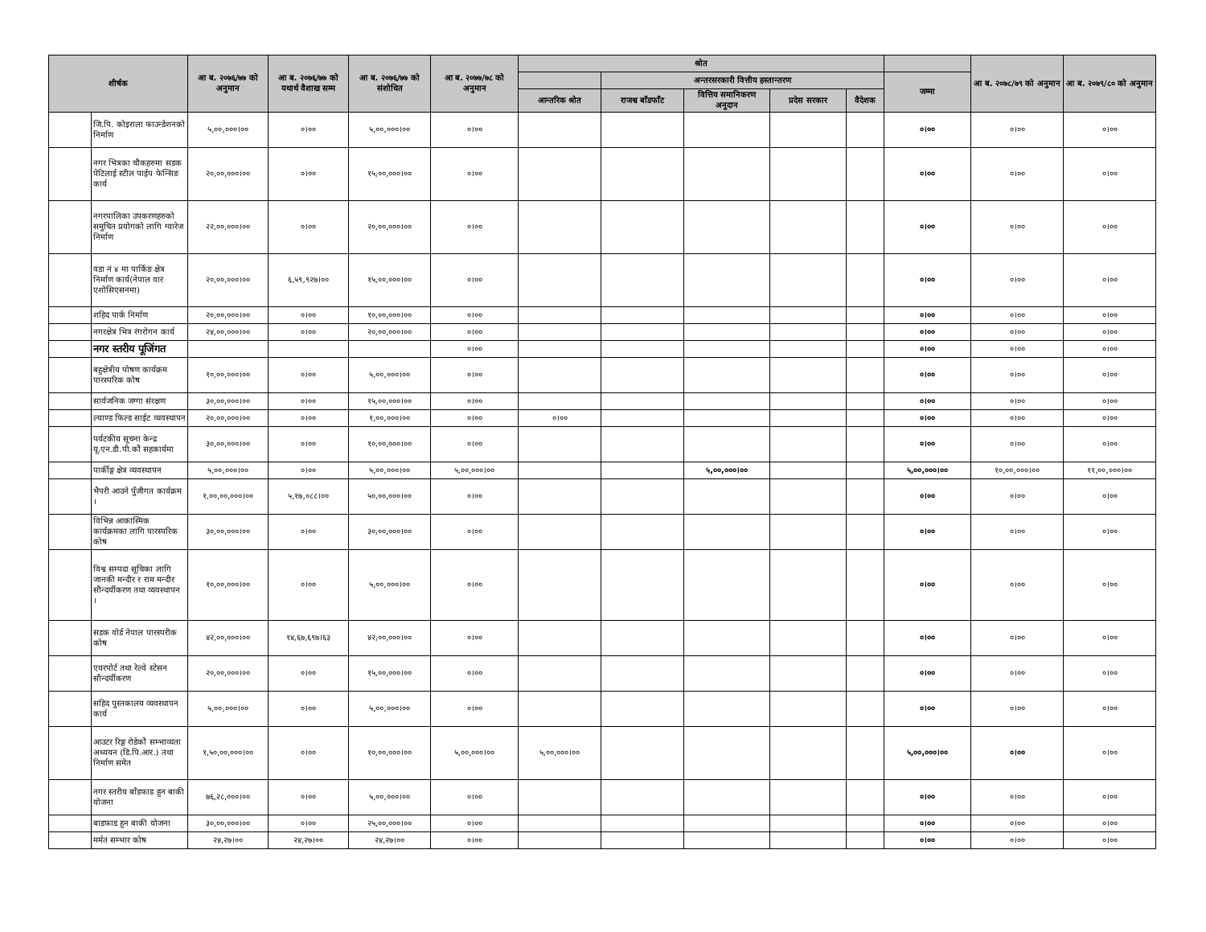| शीर्षक | | आ ब. २०७६/७७ को अनुमान | आ ब. २०७६/७७ को यथार्थ वैशाख सम्म | आ ब. २०७६/७७ को संशोधित | आ ब. २०७७/७८ को अनुमान | श्रोत | | | | | | आ ब. २०७८/७९ को अनुमान | आ ब. २०७९/८० को अनुमान |
| --- | --- | --- | --- | --- | --- | --- | --- | --- | --- | --- | --- | --- | --- |
| | | | | | | | अन्तरसरकारी वित्तीय हस्तान्तरण | | | | जम्मा | | |
| | | | | | | आन्तरिक श्रोत | राजश्व बाँडफाँट | वित्तिय समानिकरण अनुदान | प्रदेस सरकार | वैदेशक | | | |
| | जि.पि. कोइराला फाउन्डेशनको निर्माण | ५,००,०००।०० | ०।०० | ५,००,०००।०० | ०।०० | | | | | | ०।०० | ०।०० | ०।०० |
| | नगर भित्रका चौकहरुमा सडक पेटिलाई स्टील पाईप फेन्सिङ कार्य | २०,००,०००।०० | ०।०० | १५,००,०००।०० | ०।०० | | | | | | ०।०० | ०।०० | ०।०० |
| | नगरपालिका उपकरणहरुको समुचित प्रयोगको लागि ग्यारेज निर्माण | २२,००,०००।०० | ०।०० | २०,००,०००।०० | ०।०० | | | | | | ०।०० | ०।०० | ०।०० |
| | वडा नं ४ मा पार्किङ क्षेत्र निर्माण कार्य(नेपाल वार एशोसिएसनमा) | २०,००,०००।०० | ६,५९,९२७।०० | १५,००,०००।०० | ०।०० | | | | | | ०।०० | ०।०० | ०।०० |
| | शहिद पार्क निर्माण | २०,००,०००।०० | ०।०० | १०,००,०००।०० | ०।०० | | | | | | ०।०० | ०।०० | ०।०० |
| | नगरक्षेत्र भित्र रंगरोगन कार्य | २४,००,०००।०० | ०।०० | २०,००,०००।०० | ०।०० | | | | | | ०।०० | ०।०० | ०।०० |
| | नगर स्तरीय पूजिंगत | | | | ०।०० | | | | | | ०।०० | ०।०० | ०।०० |
| | बहुक्षेत्रीय पोषण कार्यक्रम पारस्परिक कोष | १०,००,०००।०० | ०।०० | ५,००,०००।०० | ०।०० | | | | | | ०।०० | ०।०० | ०।०० |
| | सार्वजनिक जग्गा संरक्षण | ३०,००,०००।०० | ०।०० | १५,००,०००।०० | ०।०० | | | | | | ०।०० | ०।०० | ०।०० |
| | ल्याण्ड फिल्ड साईट व्यवस्थापन | २०,००,०००।०० | ०।०० | १,००,०००।०० | ०।०० | ०।०० | | | | | ०।०० | ०।०० | ०।०० |
| | पर्यटकीय सूचना केन्द्र यू.एन.डी.पी.कोे सहकार्यमा | ३०,००,०००।०० | ०।०० | १०,००,०००।०० | ०।०० | | | | | | ०।०० | ०।०० | ०।०० |
| | पार्कीङ्ग क्षेत्र व्यवस्थापन | ५,००,०००।०० | ०।०० | ५,००,०००।०० | ५,००,०००।०० | | | ५,००,०००।०० | | | ५,००,०००।०० | १०,००,०००।०० | ११,००,०००।०० |
| | भैपरी आउने पुँजीगत कार्यक्रम । | १,००,००,०००।०० | ५,१७,०८८।०० | ५०,००,०००।०० | ०।०० | | | | | | ०।०० | ०।०० | ०।०० |
| | विभिन्न आकास्मिक कार्यक्रमका लागि पारस्परिक कोष | ३०,००,०००।०० | ०।०० | ३०,००,०००।०० | ०।०० | | | | | | ०।०० | ०।०० | ०।०० |
| | विश्व सम्पदा सूचिका लागि जानकी मन्दीर र राम मन्दीर सौन्दर्यीकरण तथा व्यवस्थापन । | १०,००,०००।०० | ०।०० | ५,००,०००।०० | ०।०० | | | | | | ०।०० | ०।०० | ०।०० |
| | सडक वोर्ड नेपाल पारस्परीक कोष | ४२,००,०००।०० | १४,६७,६९७।६३ | ४२,००,०००।०० | ०।०० | | | | | | ०।०० | ०।०० | ०।०० |
| | एयरपोर्ट तथा रेल्वे स्टेसन सौन्दर्यीकरण | २०,००,०००।०० | ०।०० | १५,००,०००।०० | ०।०० | | | | | | ०।०० | ०।०० | ०।०० |
| | सहिद पुस्तकालय व्यवस्थापन कार्य | ५,००,०००।०० | ०।०० | ५,००,०००।०० | ०।०० | | | | | | ०।०० | ०।०० | ०।०० |
| | आउटर रिङ्ग रोडेकोे सम्भाव्यता अध्ययन (डि.पि.आर.) तथा निर्माण समेत | १,५०,००,०००।०० | ०।०० | १०,००,०००।०० | ५,००,०००।०० | ५,००,०००।०० | | | | | ५,००,०००।०० | ०।०० | ०।०० |
| | नगर स्तरीय बाँडफाड हुन बाकी योजना | ७६,२८,०००।०० | ०।०० | ५,००,०००।०० | ०।०० | | | | | | ०।०० | ०।०० | ०।०० |
| | बाडफाड हुन बाकी योजना | ३०,००,०००।०० | ०।०० | २५,००,०००।०० | ०।०० | | | | | | ०।०० | ०।०० | ०।०० |
| | मर्मत सम्भार कोष | २४,२७।०० | २४,२७।०० | २४,२७।०० | ०।०० | | | | | | ०।०० | ०।०० | ०।०० |